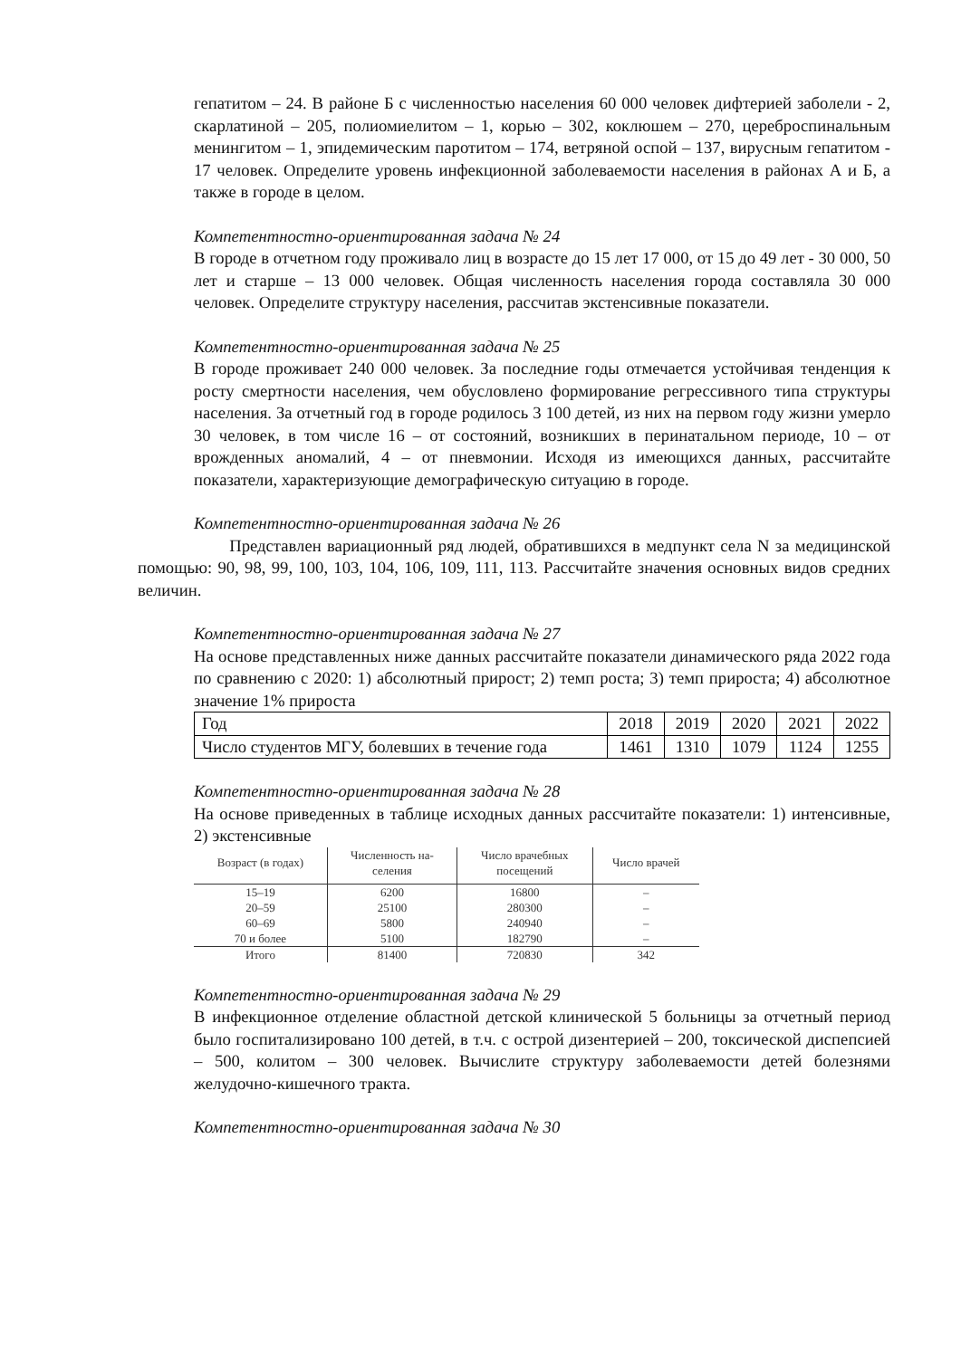гепатитом – 24. В районе Б с численностью населения 60 000 человек дифтерией заболели - 2, скарлатиной – 205, полиомиелитом – 1, корью – 302, коклюшем – 270, цереброспинальным менингитом – 1, эпидемическим паротитом – 174, ветряной оспой – 137, вирусным гепатитом - 17 человек. Определите уровень инфекционной заболеваемости населения в районах А и Б, а также в городе в целом.
Компетентностно-ориентированная задача № 24
В городе в отчетном году проживало лиц в возрасте до 15 лет 17 000, от 15 до 49 лет - 30 000, 50 лет и старше – 13 000 человек. Общая численность населения города составляла 30 000 человек. Определите структуру населения, рассчитав экстенсивные показатели.
Компетентностно-ориентированная задача № 25
В городе проживает 240 000 человек. За последние годы отмечается устойчивая тенденция к росту смертности населения, чем обусловлено формирование регрессивного типа структуры населения. За отчетный год в городе родилось 3 100 детей, из них на первом году жизни умерло 30 человек, в том числе 16 – от состояний, возникших в перинатальном периоде, 10 – от врожденных аномалий, 4 – от пневмонии. Исходя из имеющихся данных, рассчитайте показатели, характеризующие демографическую ситуацию в городе.
Компетентностно-ориентированная задача № 26
Представлен вариационный ряд людей, обратившихся в медпункт села N за медицинской помощью: 90, 98, 99, 100, 103, 104, 106, 109, 111, 113. Рассчитайте значения основных видов средних величин.
Компетентностно-ориентированная задача № 27
На основе представленных ниже данных рассчитайте показатели динамического ряда 2022 года по сравнению с 2020: 1) абсолютный прирост; 2) темп роста; 3) темп прироста; 4) абсолютное значение 1% прироста
| Год | 2018 | 2019 | 2020 | 2021 | 2022 |
| Число студентов МГУ, болевших в течение года | 1461 | 1310 | 1079 | 1124 | 1255 |
Компетентностно-ориентированная задача № 28
На основе приведенных в таблице исходных данных рассчитайте показатели: 1) интенсивные, 2) экстенсивные
| Возраст (в годах) | Численность на- селения | Число врачебных посещений | Число врачей |
| --- | --- | --- | --- |
| 15–19 | 6200 | 16800 | – |
| 20–59 | 25100 | 280300 | – |
| 60–69 | 5800 | 240940 | – |
| 70 и более | 5100 | 182790 | – |
| Итого | 81400 | 720830 | 342 |
Компетентностно-ориентированная задача № 29
В инфекционное отделение областной детской клинической 5 больницы за отчетный период было госпитализировано 100 детей, в т.ч. с острой дизентерией – 200, токсической диспепсией – 500, колитом – 300 человек. Вычислите структуру заболеваемости детей болезнями желудочно-кишечного тракта.
Компетентностно-ориентированная задача № 30